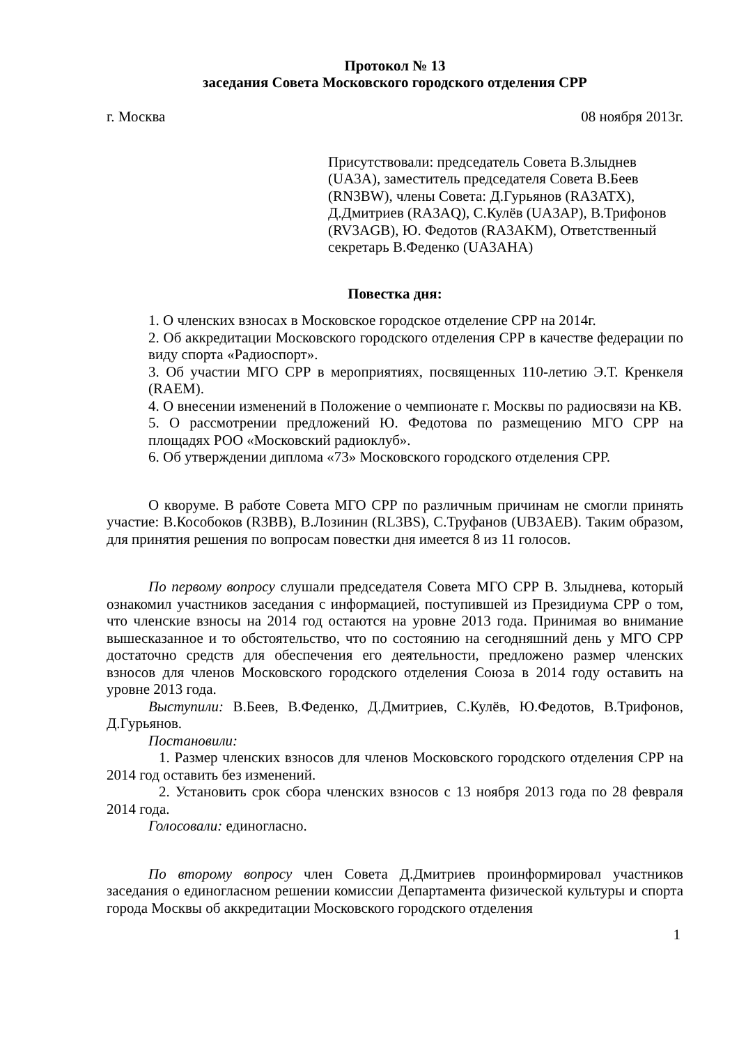Протокол № 13
заседания Совета Московского городского отделения СРР
г. Москва 08 ноября 2013г.
Присутствовали: председатель Совета В.Злыднев (UA3A), заместитель председателя Совета В.Беев (RN3BW), члены Совета: Д.Гурьянов (RA3ATX), Д.Дмитриев (RA3AQ), С.Кулёв (UA3AP), В.Трифонов (RV3AGB), Ю. Федотов (RA3AKM), Ответственный секретарь В.Феденко (UA3AHA)
Повестка дня:
1. О членских взносах в Московское городское отделение СРР на 2014г.
2. Об аккредитации Московского городского отделения СРР в качестве федерации по виду спорта «Радиоспорт».
3. Об участии МГО СРР в мероприятиях, посвященных 110-летию Э.Т. Кренкеля (RAEM).
4. О внесении изменений в Положение о чемпионате г. Москвы по радиосвязи на КВ.
5. О рассмотрении предложений Ю. Федотова по размещению МГО СРР на площадях РОО «Московский радиоклуб».
6. Об утверждении диплома «73» Московского городского отделения СРР.
О кворуме. В работе Совета МГО СРР по различным причинам не смогли принять участие: В.Кособоков (R3BB), В.Лозинин (RL3BS), С.Труфанов (UB3AEB). Таким образом, для принятия решения по вопросам повестки дня имеется 8 из 11 голосов.
По первому вопросу слушали председателя Совета МГО СРР В. Злыднева, который ознакомил участников заседания с информацией, поступившей из Президиума СРР о том, что членские взносы на 2014 год остаются на уровне 2013 года. Принимая во внимание вышесказанное и то обстоятельство, что по состоянию на сегодняшний день у МГО СРР достаточно средств для обеспечения его деятельности, предложено размер членских взносов для членов Московского городского отделения Союза в 2014 году оставить на уровне 2013 года.
Выступили: В.Беев, В.Феденко, Д.Дмитриев, С.Кулёв, Ю.Федотов, В.Трифонов, Д.Гурьянов.
Постановили:
1. Размер членских взносов для членов Московского городского отделения СРР на 2014 год оставить без изменений.
2. Установить срок сбора членских взносов с 13 ноября 2013 года по 28 февраля 2014 года.
Голосовали: единогласно.
По второму вопросу член Совета Д.Дмитриев проинформировал участников заседания о единогласном решении комиссии Департамента физической культуры и спорта города Москвы об аккредитации Московского городского отделения
1